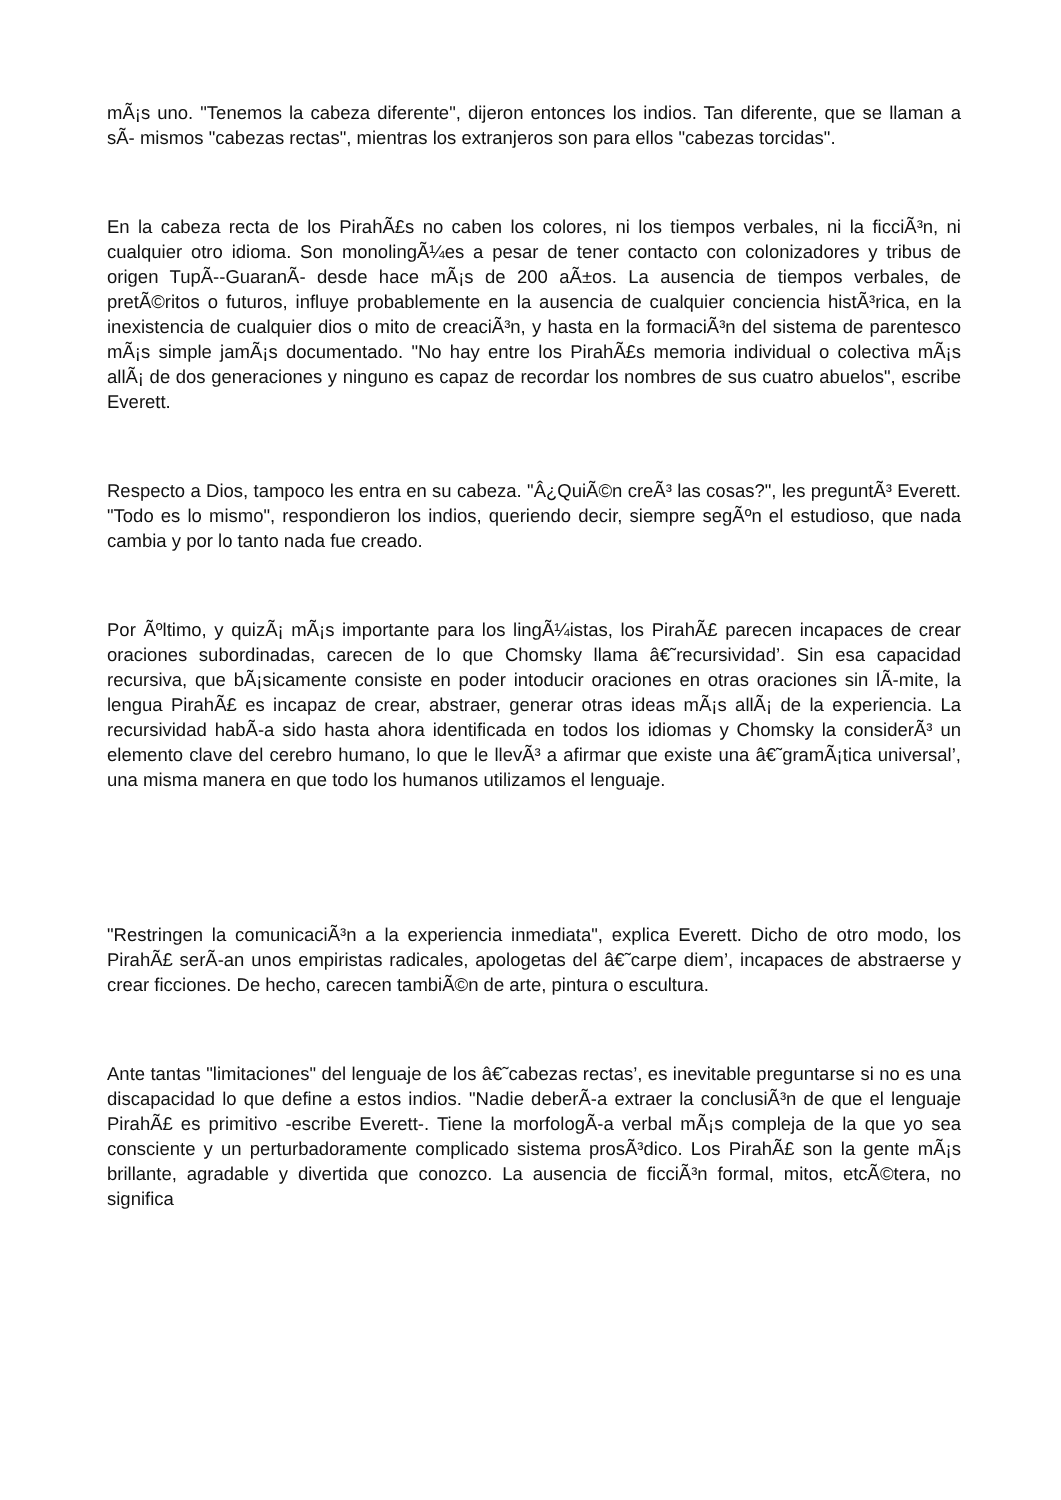mÃ¡s uno. "Tenemos la cabeza diferente", dijeron entonces los indios. Tan diferente, que se llaman a sÃ- mismos "cabezas rectas", mientras los extranjeros son para ellos "cabezas torcidas".
En la cabeza recta de los PirahÃ£s no caben los colores, ni los tiempos verbales, ni la ficciÃ³n, ni cualquier otro idioma. Son monolingÃ¼es a pesar de tener contacto con colonizadores y tribus de origen TupÃ--GuaranÃ- desde hace mÃ¡s de 200 aÃ±os. La ausencia de tiempos verbales, de pretÃ©ritos o futuros, influye probablemente en la ausencia de cualquier conciencia histÃ³rica, en la inexistencia de cualquier dios o mito de creaciÃ³n, y hasta en la formaciÃ³n del sistema de parentesco mÃ¡s simple jamÃ¡s documentado. "No hay entre los PirahÃ£s memoria individual o colectiva mÃ¡s allÃ¡ de dos generaciones y ninguno es capaz de recordar los nombres de sus cuatro abuelos", escribe Everett.
Respecto a Dios, tampoco les entra en su cabeza. "Â¿QuiÃ©n creÃ³ las cosas?", les preguntÃ³ Everett. "Todo es lo mismo", respondieron los indios, queriendo decir, siempre segÃºn el estudioso, que nada cambia y por lo tanto nada fue creado.
Por Ãºltimo, y quizÃ¡ mÃ¡s importante para los lingÃ¼istas, los PirahÃ£ parecen incapaces de crear oraciones subordinadas, carecen de lo que Chomsky llama â€˜recursividad’. Sin esa capacidad recursiva, que bÃ¡sicamente consiste en poder intoducir oraciones en otras oraciones sin lÃ-mite, la lengua PirahÃ£ es incapaz de crear, abstraer, generar otras ideas mÃ¡s allÃ¡ de la experiencia. La recursividad habÃ-a sido hasta ahora identificada en todos los idiomas y Chomsky la considerÃ³ un elemento clave del cerebro humano, lo que le llevÃ³ a afirmar que existe una â€˜gramÃ¡tica universal’, una misma manera en que todo los humanos utilizamos el lenguaje.
"Restringen la comunicaciÃ³n a la experiencia inmediata", explica Everett. Dicho de otro modo, los PirahÃ£ serÃ-an unos empiristas radicales, apologetas del â€˜carpe diem’, incapaces de abstraerse y crear ficciones. De hecho, carecen tambiÃ©n de arte, pintura o escultura.
Ante tantas "limitaciones" del lenguaje de los â€˜cabezas rectas’, es inevitable preguntarse si no es una discapacidad lo que define a estos indios. "Nadie deberÃ-a extraer la conclusiÃ³n de que el lenguaje PirahÃ£ es primitivo -escribe Everett-. Tiene la morfologÃ-a verbal mÃ¡s compleja de la que yo sea consciente y un perturbadoramente complicado sistema prosÃ³dico. Los PirahÃ£ son la gente mÃ¡s brillante, agradable y divertida que conozco. La ausencia de ficciÃ³n formal, mitos, etcÃ©tera, no significa